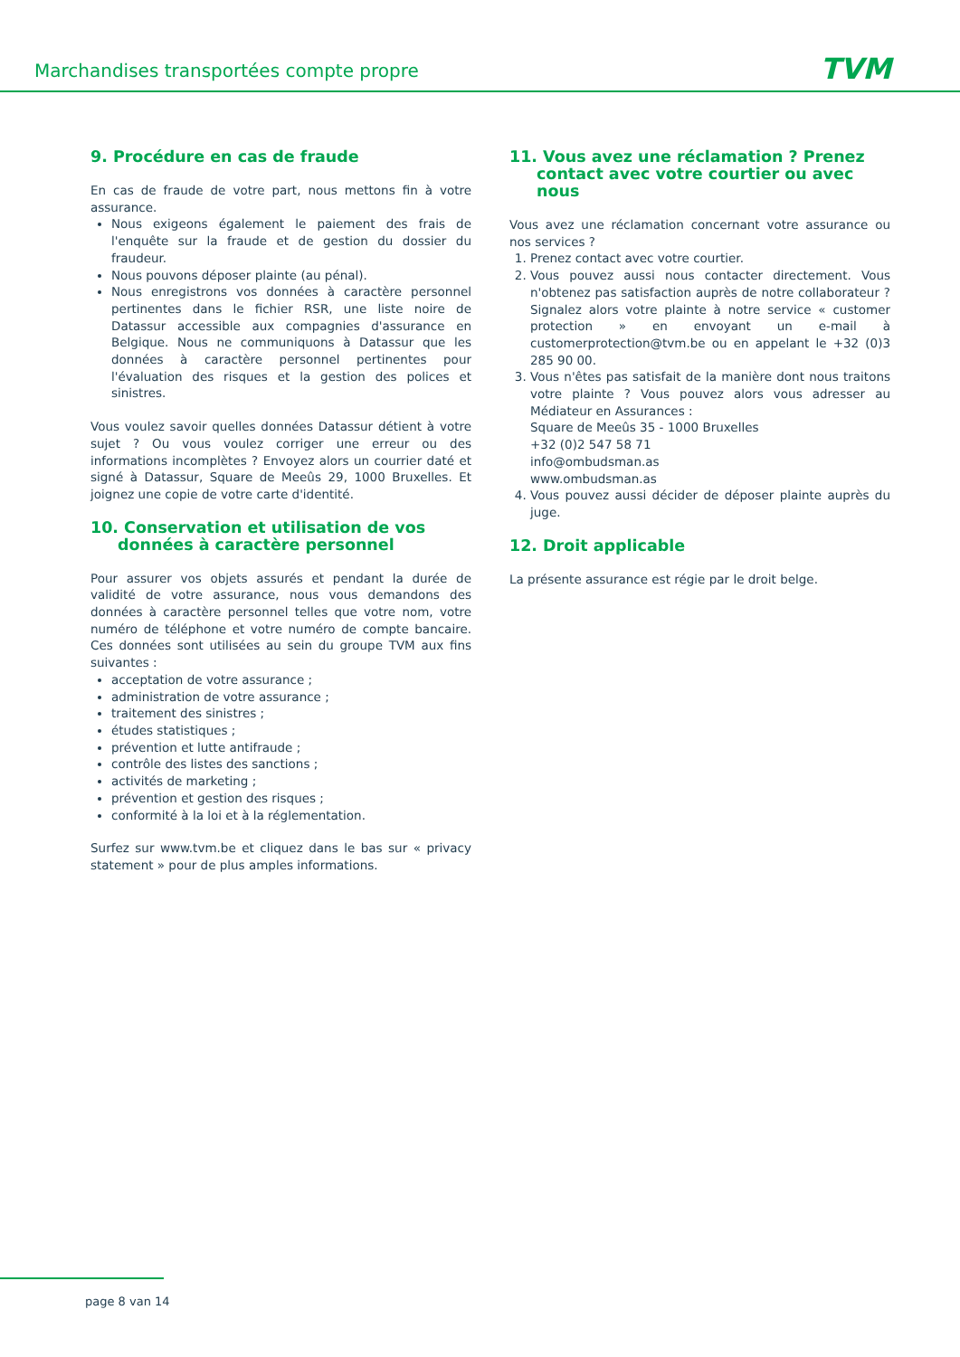Marchandises transportées compte propre
TVM
9. Procédure en cas de fraude
En cas de fraude de votre part, nous mettons fin à votre assurance.
Nous exigeons également le paiement des frais de l'enquête sur la fraude et de gestion du dossier du fraudeur.
Nous pouvons déposer plainte (au pénal).
Nous enregistrons vos données à caractère personnel pertinentes dans le fichier RSR, une liste noire de Datassur accessible aux compagnies d'assurance en Belgique. Nous ne communiquons à Datassur que les données à caractère personnel pertinentes pour l'évaluation des risques et la gestion des polices et sinistres.
Vous voulez savoir quelles données Datassur détient à votre sujet ? Ou vous voulez corriger une erreur ou des informations incomplètes ? Envoyez alors un courrier daté et signé à Datassur, Square de Meeûs 29, 1000 Bruxelles. Et joignez une copie de votre carte d'identité.
10. Conservation et utilisation de vos données à caractère personnel
Pour assurer vos objets assurés et pendant la durée de validité de votre assurance, nous vous demandons des données à caractère personnel telles que votre nom, votre numéro de téléphone et votre numéro de compte bancaire. Ces données sont utilisées au sein du groupe TVM aux fins suivantes :
acceptation de votre assurance ;
administration de votre assurance ;
traitement des sinistres ;
études statistiques ;
prévention et lutte antifraude ;
contrôle des listes des sanctions ;
activités de marketing ;
prévention et gestion des risques ;
conformité à la loi et à la réglementation.
Surfez sur www.tvm.be et cliquez dans le bas sur « privacy statement » pour de plus amples informations.
11. Vous avez une réclamation ? Prenez contact avec votre courtier ou avec nous
Vous avez une réclamation concernant votre assurance ou nos services ?
1. Prenez contact avec votre courtier.
2. Vous pouvez aussi nous contacter directement. Vous n'obtenez pas satisfaction auprès de notre collaborateur ? Signalez alors votre plainte à notre service « customer protection » en envoyant un e-mail à customerprotection@tvm.be ou en appelant le +32 (0)3 285 90 00.
3. Vous n'êtes pas satisfait de la manière dont nous traitons votre plainte ? Vous pouvez alors vous adresser au Médiateur en Assurances :
Square de Meeûs 35 - 1000 Bruxelles
+32 (0)2 547 58 71
info@ombudsman.as
www.ombudsman.as
4. Vous pouvez aussi décider de déposer plainte auprès du juge.
12. Droit applicable
La présente assurance est régie par le droit belge.
page 8 van 14